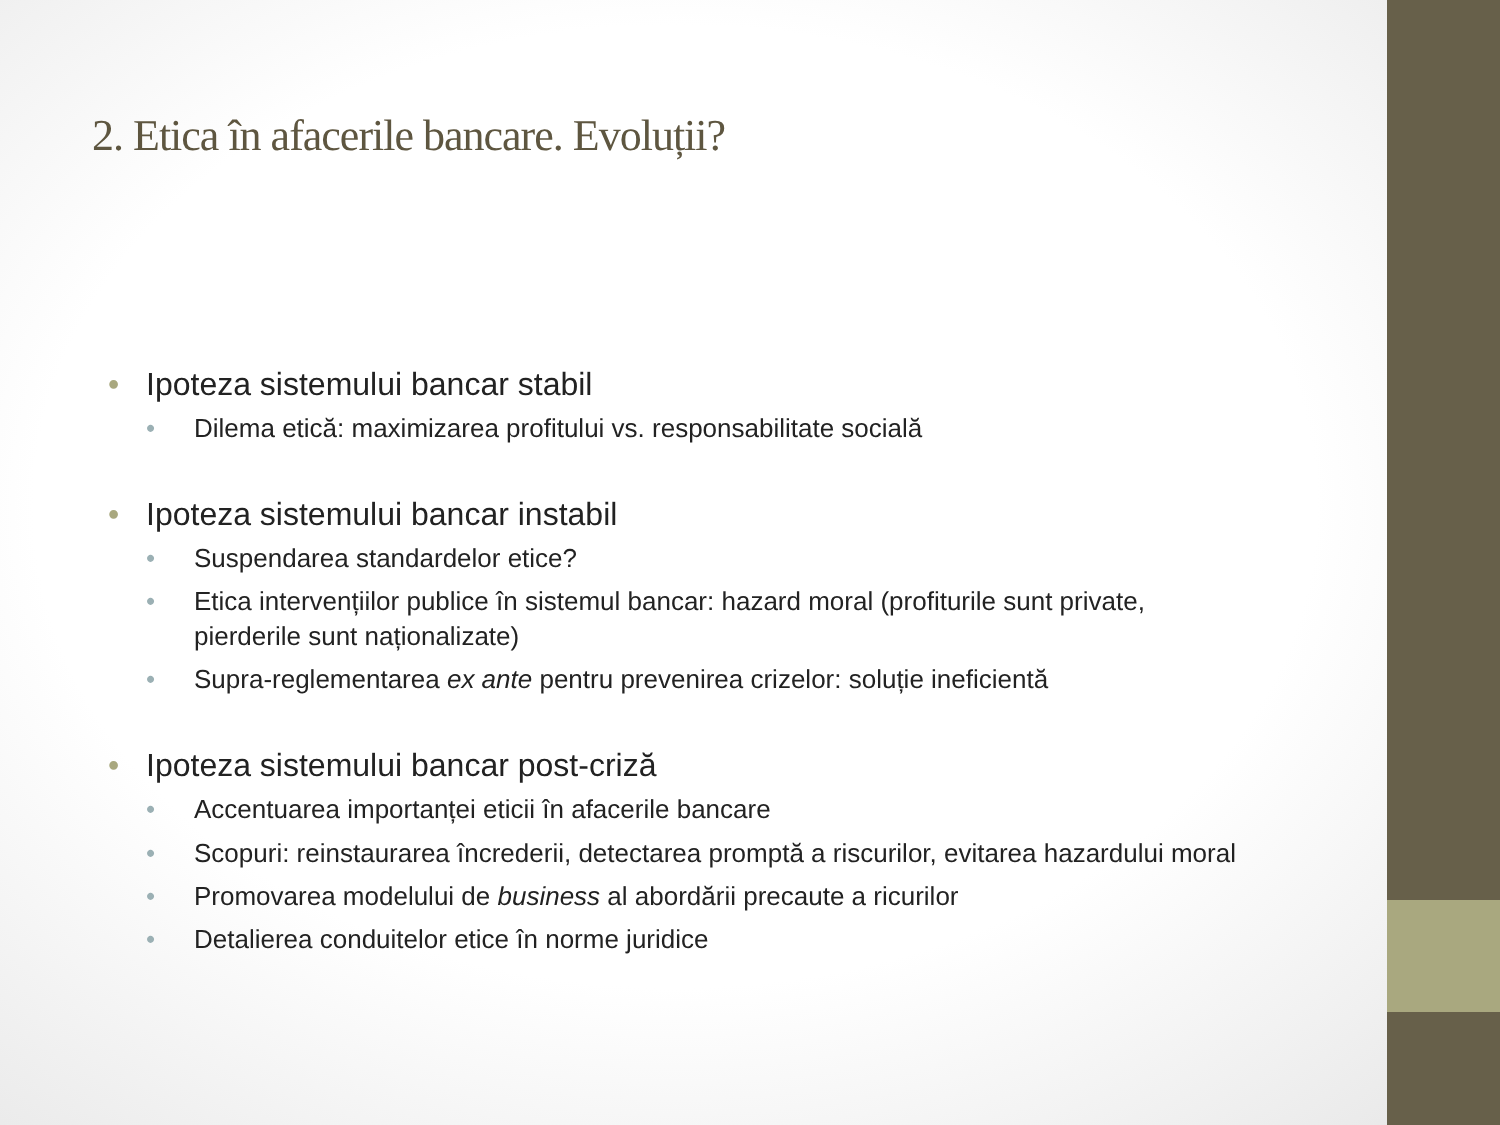2. Etica în afacerile bancare. Evoluții?
Ipoteza sistemului bancar stabil
Dilema etică: maximizarea profitului vs. responsabilitate socială
Ipoteza sistemului bancar instabil
Suspendarea standardelor etice?
Etica intervențiilor publice în sistemul bancar: hazard moral (profiturile sunt private, pierderile sunt naționalizate)
Supra-reglementarea ex ante pentru prevenirea crizelor: soluție ineficientă
Ipoteza sistemului bancar post-criză
Accentuarea importanței eticii în afacerile bancare
Scopuri: reinstaurarea încrederii, detectarea promptă a riscurilor, evitarea hazardului moral
Promovarea modelului de business al abordării precaute a ricurilor
Detalierea conduitelor etice în norme juridice